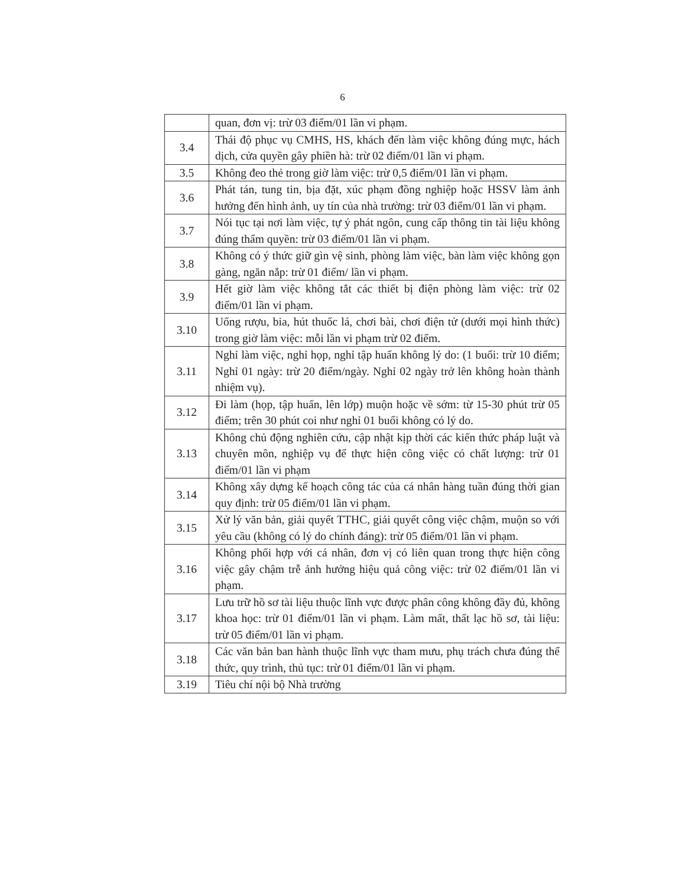6
| | quan, đơn vị: trừ 03 điểm/01 lần vi phạm. |
| 3.4 | Thái độ phục vụ CMHS, HS, khách đến làm việc không đúng mực, hách dịch, cửa quyền gây phiền hà: trừ 02 điểm/01 lần vi phạm. |
| 3.5 | Không đeo thẻ trong giờ làm việc: trừ 0,5 điểm/01 lần vi phạm. |
| 3.6 | Phát tán, tung tin, bịa đặt, xúc phạm đồng nghiệp hoặc HSSV làm ảnh hưởng đến hình ảnh, uy tín của nhà trường: trừ 03 điểm/01 lần vi phạm. |
| 3.7 | Nói tục tại nơi làm việc, tự ý phát ngôn, cung cấp thông tin tài liệu không đúng thẩm quyền: trừ 03 điểm/01 lần vi phạm. |
| 3.8 | Không có ý thức giữ gìn vệ sinh, phòng làm việc, bàn làm việc không gọn gàng, ngăn nắp: trừ 01 điểm/ lần vi phạm. |
| 3.9 | Hết giờ làm việc không tắt các thiết bị điện phòng làm việc: trừ 02 điểm/01 lần vi phạm. |
| 3.10 | Uống rượu, bia, hút thuốc lá, chơi bài, chơi điện tử (dưới mọi hình thức) trong giờ làm việc: mỗi lần vi phạm trừ 02 điểm. |
| 3.11 | Nghỉ làm việc, nghỉ họp, nghỉ tập huấn không lý do: (1 buổi: trừ 10 điểm; Nghỉ 01 ngày: trừ 20 điểm/ngày. Nghỉ 02 ngày trở lên không hoàn thành nhiệm vụ). |
| 3.12 | Đi làm (họp, tập huấn, lên lớp) muộn hoặc về sớm: từ 15-30 phút trừ 05 điểm; trên 30 phút coi như nghỉ 01 buổi không có lý do. |
| 3.13 | Không chủ động nghiên cứu, cập nhật kịp thời các kiến thức pháp luật và chuyên môn, nghiệp vụ để thực hiện công việc có chất lượng: trừ 01 điểm/01 lần vi phạm |
| 3.14 | Không xây dựng kế hoạch công tác của cá nhân hàng tuần đúng thời gian quy định: trừ 05 điểm/01 lần vi phạm. |
| 3.15 | Xử lý văn bản, giải quyết TTHC, giải quyết công việc chậm, muộn so với yêu cầu (không có lý do chính đáng): trừ 05 điểm/01 lần vi phạm. |
| 3.16 | Không phối hợp với cá nhân, đơn vị có liên quan trong thực hiện công việc gây chậm trễ ảnh hưởng hiệu quả công việc: trừ 02 điểm/01 lần vi phạm. |
| 3.17 | Lưu trữ hồ sơ tài liệu thuộc lĩnh vực được phân công không đầy đủ, không khoa học: trừ 01 điểm/01 lần vi phạm. Làm mất, thất lạc hồ sơ, tài liệu: trừ 05 điểm/01 lần vi phạm. |
| 3.18 | Các văn bản ban hành thuộc lĩnh vực tham mưu, phụ trách chưa đúng thể thức, quy trình, thủ tục: trừ 01 điểm/01 lần vi phạm. |
| 3.19 | Tiêu chí nội bộ Nhà trường |